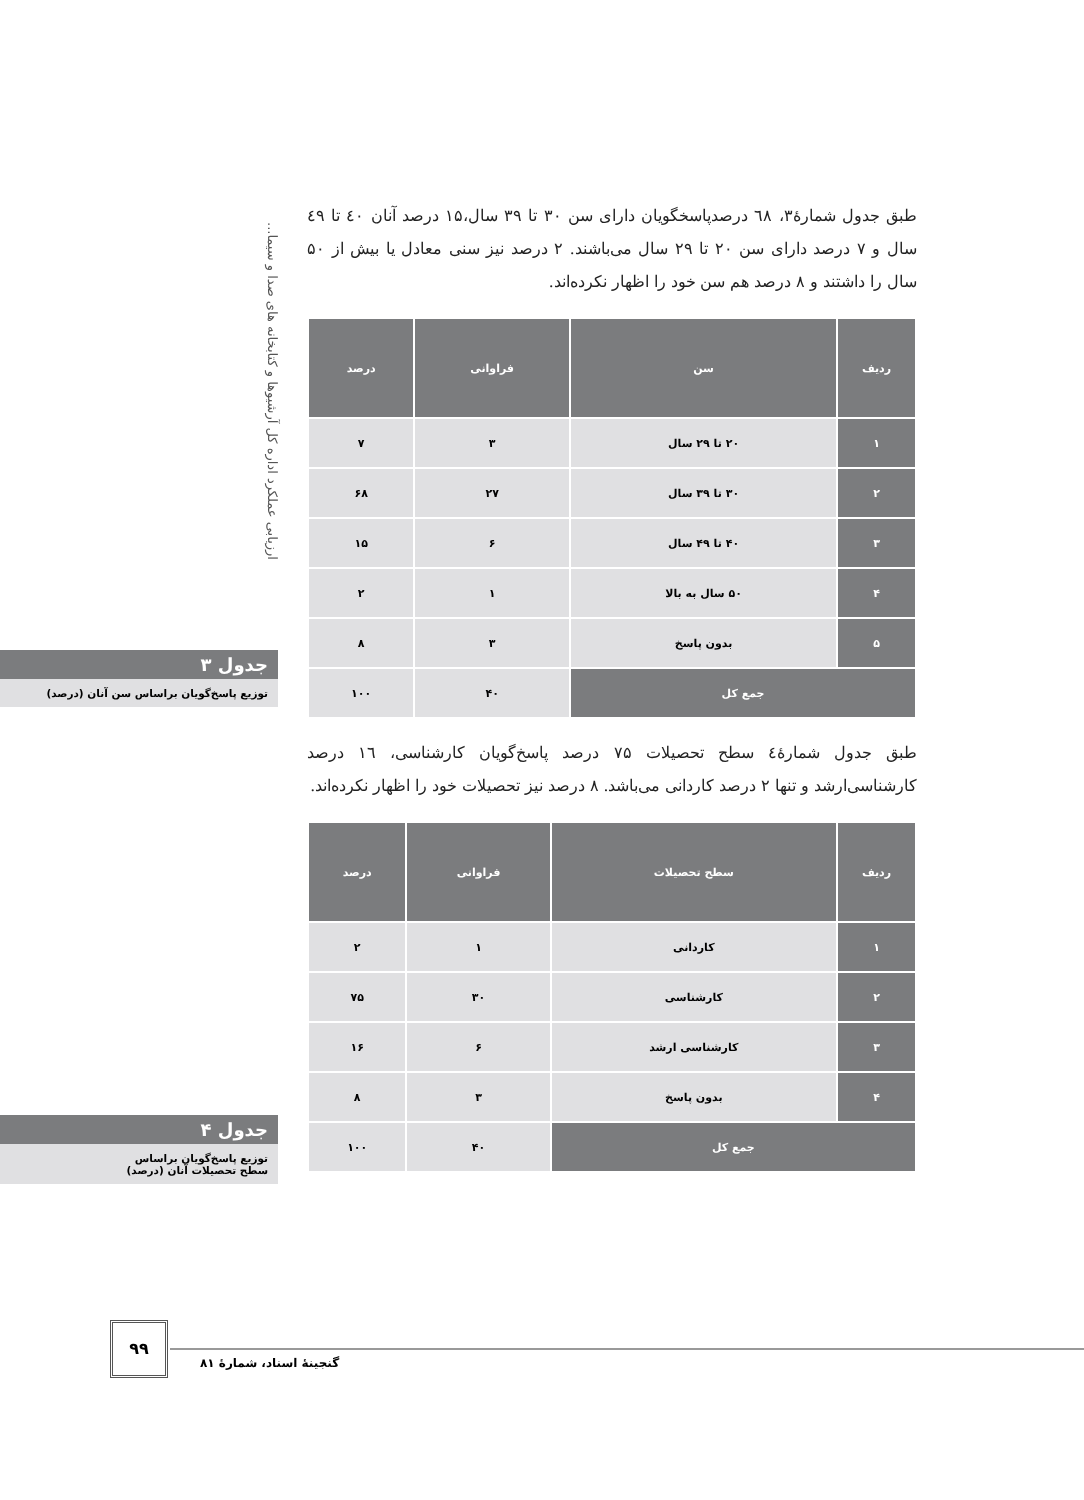ارزیابی عملکرد اداره کل آرشیوها و کتابخانه های صدا و سیما...
طبق جدول شمارۀ۳، ٦٨ درصدپاسخگویان دارای سن ۳۰ تا ۳۹ سال،۱۵ درصد آنان ٤٠ تا ٤٩ سال و ۷ درصد دارای سن ۲۰ تا ۲۹ سال می‌باشند. ۲ درصد نیز سنی معادل یا بیش از ۵۰ سال را داشتند و ۸ درصد هم سن خود را اظهار نکرده‌اند.
| ردیف | سن | فراوانی | درصد |
| --- | --- | --- | --- |
| ۱ | ۲۰ تا ۲۹ سال | ۳ | ۷ |
| ۲ | ۳۰ تا ۳۹ سال | ۲۷ | ۶۸ |
| ۳ | ۴۰ تا ۴۹ سال | ۶ | ۱۵ |
| ۴ | ۵۰ سال به بالا | ۱ | ۲ |
| ۵ | بدون پاسخ | ۳ | ۸ |
| جمع کل | | ۴۰ | ۱۰۰ |
طبق جدول شمارۀ٤ سطح تحصیلات ۷۵ درصد پاسخ‌گویان کارشناسی، ١٦ درصد کارشناسی‌ارشد و تنها ۲ درصد کاردانی می‌باشد. ۸ درصد نیز تحصیلات خود را اظهار نکرده‌اند.
| ردیف | سطح تحصیلات | فراوانی | درصد |
| --- | --- | --- | --- |
| ۱ | کاردانی | ۱ | ۲ |
| ۲ | کارشناسی | ۳۰ | ۷۵ |
| ۳ | کارشناسی ارشد | ۶ | ۱۶ |
| ۴ | بدون پاسخ | ۳ | ۸ |
| جمع کل | | ۴۰ | ۱۰۰ |
جدول ۳
توزیع پاسخ‌گویان براساس سن آنان (درصد)
جدول ۴
توزیع پاسخ‌گویان براساس
سطح تحصیلات آنان (درصد)
۹۹
گنجینۀ اسناد، شمارۀ ۸۱